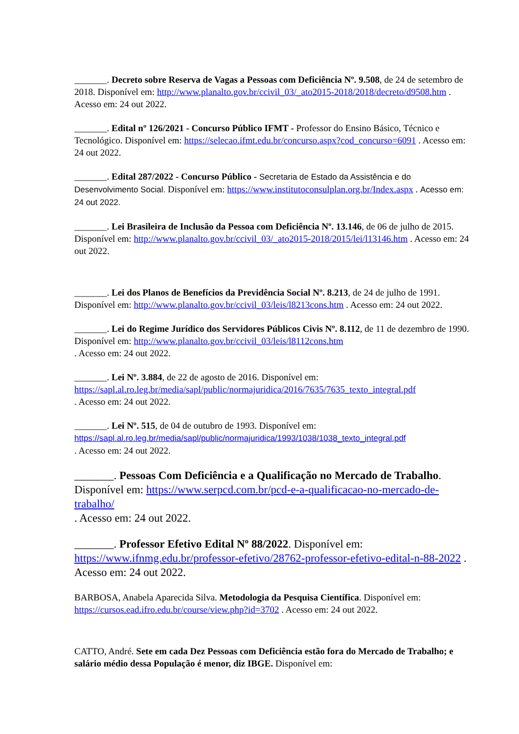_______. Decreto sobre Reserva de Vagas a Pessoas com Deficiência Nº. 9.508, de 24 de setembro de 2018. Disponível em: http://www.planalto.gov.br/ccivil_03/_ato2015-2018/2018/decreto/d9508.htm . Acesso em: 24 out 2022.
_______. Edital nº 126/2021 - Concurso Público IFMT - Professor do Ensino Básico, Técnico e Tecnológico. Disponível em: https://selecao.ifmt.edu.br/concurso.aspx?cod_concurso=6091 . Acesso em: 24 out 2022.
_______. Edital 287/2022 - Concurso Público - Secretaria de Estado da Assistência e do Desenvolvimento Social. Disponível em: https://www.institutoconsulplan.org.br/Index.aspx . Acesso em: 24 out 2022.
_______. Lei Brasileira de Inclusão da Pessoa com Deficiência Nº. 13.146, de 06 de julho de 2015. Disponível em: http://www.planalto.gov.br/ccivil_03/_ato2015-2018/2015/lei/l13146.htm . Acesso em: 24 out 2022.
_______. Lei dos Planos de Benefícios da Previdência Social Nº. 8.213, de 24 de julho de 1991. Disponível em: http://www.planalto.gov.br/ccivil_03/leis/l8213cons.htm . Acesso em: 24 out 2022.
_______. Lei do Regime Jurídico dos Servidores Públicos Civis Nº. 8.112, de 11 de dezembro de 1990. Disponível em: http://www.planalto.gov.br/ccivil_03/leis/l8112cons.htm
. Acesso em: 24 out 2022.
_______. Lei Nº. 3.884, de 22 de agosto de 2016. Disponível em: https://sapl.al.ro.leg.br/media/sapl/public/normajuridica/2016/7635/7635_texto_integral.pdf
. Acesso em: 24 out 2022.
_______. Lei Nº. 515, de 04 de outubro de 1993. Disponível em: https://sapl.al.ro.leg.br/media/sapl/public/normajuridica/1993/1038/1038_texto_integral.pdf
. Acesso em: 24 out 2022.
_______. Pessoas Com Deficiência e a Qualificação no Mercado de Trabalho. Disponível em: https://www.serpcd.com.br/pcd-e-a-qualificacao-no-mercado-de-trabalho/
. Acesso em: 24 out 2022.
_______. Professor Efetivo Edital Nº 88/2022. Disponível em: https://www.ifnmg.edu.br/professor-efetivo/28762-professor-efetivo-edital-n-88-2022 . Acesso em: 24 out 2022.
BARBOSA, Anabela Aparecida Silva. Metodologia da Pesquisa Científica. Disponível em: https://cursos.ead.ifro.edu.br/course/view.php?id=3702 . Acesso em: 24 out 2022.
CATTO, André. Sete em cada Dez Pessoas com Deficiência estão fora do Mercado de Trabalho; e salário médio dessa População é menor, diz IBGE. Disponível em: